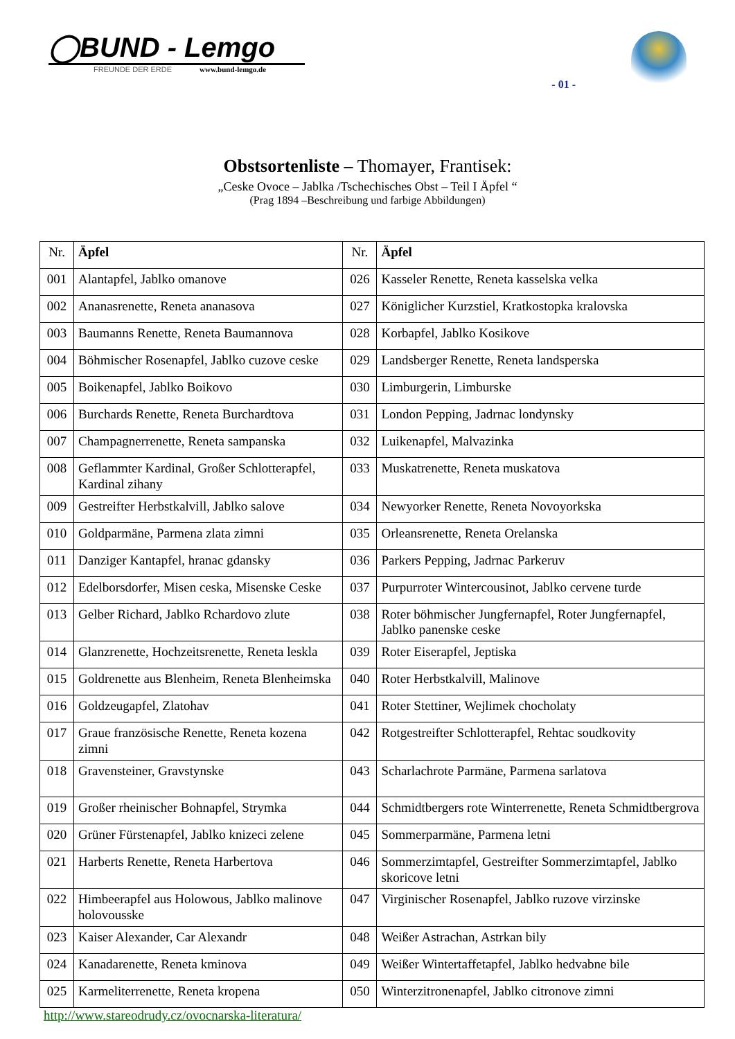◯BUND - Lemgo
FREUNDE DER ERDE www.bund-lemgo.de
- 01 -
Obstsortenliste – Thomayer, Frantisek:
„Ceske Ovoce – Jablka /Tschechisches Obst – Teil I Äpfel “
(Prag 1894 –Beschreibung und farbige Abbildungen)
| Nr. | Äpfel | Nr. | Äpfel |
| --- | --- | --- | --- |
| 001 | Alantapfel, Jablko omanove | 026 | Kasseler Renette, Reneta kasselska velka |
| 002 | Ananasrenette, Reneta ananasova | 027 | Königlicher Kurzstiel, Kratkostopka kralovska |
| 003 | Baumanns Renette, Reneta Baumannova | 028 | Korbapfel, Jablko Kosikove |
| 004 | Böhmischer Rosenapfel, Jablko cuzove ceske | 029 | Landsberger Renette, Reneta landsperska |
| 005 | Boikenapfel, Jablko Boikovo | 030 | Limburgerin, Limburske |
| 006 | Burchards Renette, Reneta Burchardtova | 031 | London Pepping, Jadrnac londynsky |
| 007 | Champagnerrenette, Reneta sampanska | 032 | Luikenapfel, Malvazinka |
| 008 | Geflammter Kardinal, Großer Schlotterapfel, Kardinal zihany | 033 | Muskatrenette, Reneta muskatova |
| 009 | Gestreifter Herbstkalvill, Jablko salove | 034 | Newyorker Renette, Reneta Novoyorkska |
| 010 | Goldparmäne, Parmena zlata zimni | 035 | Orleansrenette, Reneta Orelanska |
| 011 | Danziger Kantapfel, hranac gdansky | 036 | Parkers Pepping, Jadrnac Parkeruv |
| 012 | Edelborsdorfer, Misen ceska, Misenske Ceske | 037 | Purpurroter Wintercousinot, Jablko cervene turde |
| 013 | Gelber Richard, Jablko Rchardovo zlute | 038 | Roter böhmischer Jungfernapfel, Roter Jungfernapfel, Jablko panenske ceske |
| 014 | Glanzrenette, Hochzeitsrenette, Reneta leskla | 039 | Roter Eiserapfel, Jeptiska |
| 015 | Goldrenette aus Blenheim, Reneta Blenheimska | 040 | Roter Herbstkalvill, Malinove |
| 016 | Goldzeugapfel, Zlatohav | 041 | Roter Stettiner, Wejlimek chocholaty |
| 017 | Graue französische Renette, Reneta kozena zimni | 042 | Rotgestreifter Schlotterapfel, Rehtac soudkovity |
| 018 | Gravensteiner, Gravstynske | 043 | Scharlachrote Parmäne, Parmena sarlatova |
| 019 | Großer rheinischer Bohnapfel, Strymka | 044 | Schmidtbergers rote Winterrenette, Reneta Schmidtbergrova |
| 020 | Grüner Fürstenapfel, Jablko knizeci zelene | 045 | Sommerparmäne, Parmena letni |
| 021 | Harberts Renette, Reneta Harbertova | 046 | Sommerzimtapfel, Gestreifter Sommerzimtapfel, Jablko skoricove letni |
| 022 | Himbeerapfel aus Holowous, Jablko malinove holovousske | 047 | Virginischer Rosenapfel, Jablko ruzove virzinske |
| 023 | Kaiser Alexander, Car Alexandr | 048 | Weißer Astrachan, Astrkan bily |
| 024 | Kanadarenette, Reneta kminova | 049 | Weißer Wintertaffetapfel, Jablko hedvabne bile |
| 025 | Karmeliterrenette, Reneta kropena | 050 | Winterzitronenapfel, Jablko citronove zimni |
http://www.stareodrudy.cz/ovocnarska-literatura/